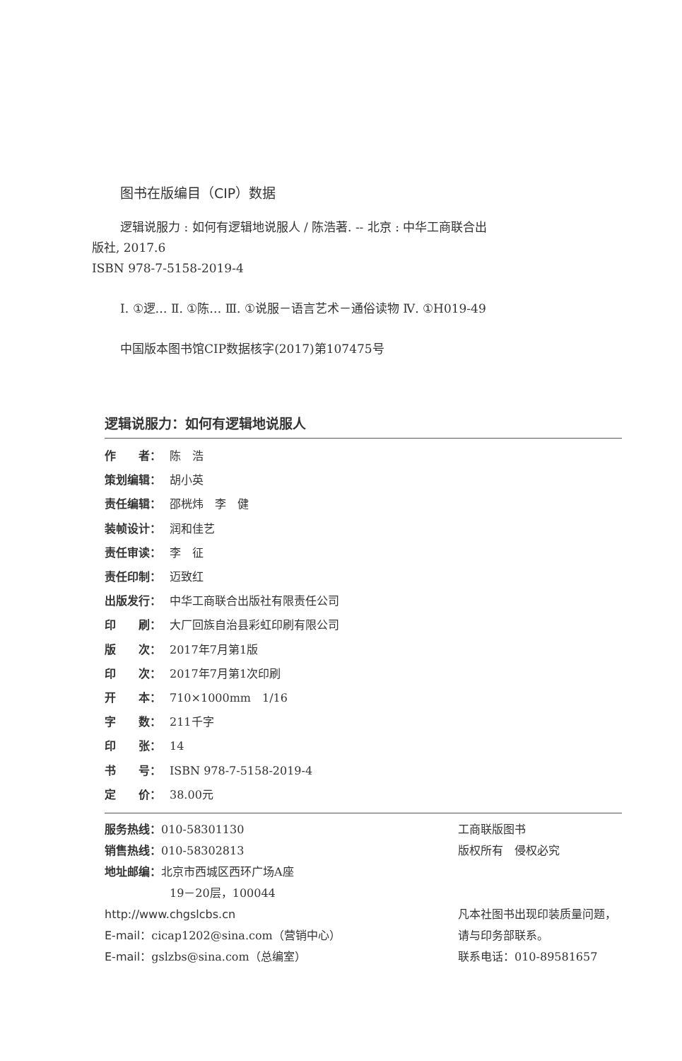图书在版编目（CIP）数据
逻辑说服力 : 如何有逻辑地说服人 / 陈浩著. -- 北京 : 中华工商联合出版社, 2017.6
ISBN 978-7-5158-2019-4
Ⅰ. ①逻… Ⅱ. ①陈… Ⅲ. ①说服－语言艺术－通俗读物 Ⅳ. ①H019-49
中国版本图书馆CIP数据核字(2017)第107475号
逻辑说服力：如何有逻辑地说服人
作　　者： 陈　浩
策划编辑： 胡小英
责任编辑： 邵桄炜　李　健
装帧设计： 润和佳艺
责任审读： 李　征
责任印制： 迈致红
出版发行： 中华工商联合出版社有限责任公司
印　　刷： 大厂回族自治县彩虹印刷有限公司
版　　次： 2017年7月第1版
印　　次： 2017年7月第1次印刷
开　　本： 710×1000mm　1/16
字　　数： 211千字
印　　张： 14
书　　号： ISBN 978-7-5158-2019-4
定　　价： 38.00元
服务热线：010-58301130
销售热线：010-58302813
地址邮编：北京市西城区西环广场A座
19－20层，100044
http://www.chgslcbs.cn
E-mail：cicap1202@sina.com（营销中心）
E-mail：gslzbs@sina.com（总编室）
工商联版图书
版权所有　侵权必究
凡本社图书出现印装质量问题，
请与印务部联系。
联系电话：010-89581657